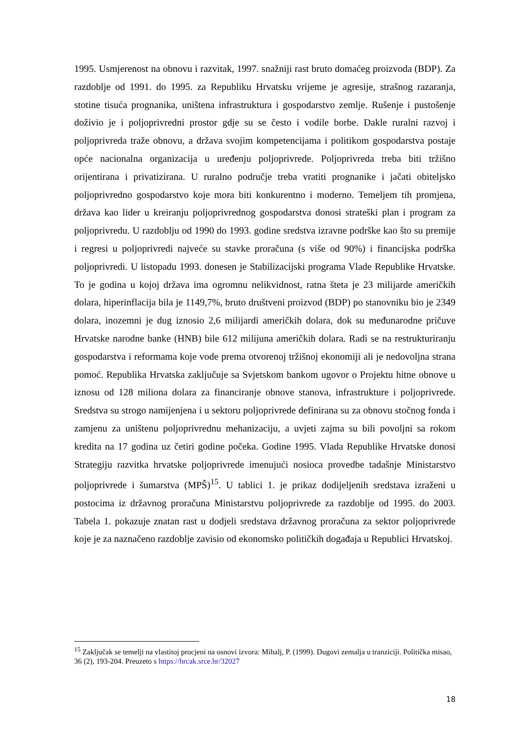1995. Usmjerenost na obnovu i razvitak, 1997. snažniji rast bruto domaćeg proizvoda (BDP). Za razdoblje od 1991. do 1995. za Republiku Hrvatsku vrijeme je agresije, strašnog razaranja, stotine tisuća prognanika, uništena infrastruktura i gospodarstvo zemlje. Rušenje i pustošenje doživio je i poljoprivredni prostor gdje su se često i vodile borbe. Dakle ruralni razvoj i poljoprivreda traže obnovu, a država svojim kompetencijama i politikom gospodarstva postaje opće nacionalna organizacija u uređenju poljoprivrede. Poljoprivreda treba biti tržišno orijentirana i privatizirana. U ruralno područje treba vratiti prognanike i jačati obiteljsko poljoprivredno gospodarstvo koje mora biti konkurentno i moderno. Temeljem tih promjena, država kao lider u kreiranju poljoprivrednog gospodarstva donosi strateški plan i program za poljoprivredu. U razdoblju od 1990 do 1993. godine sredstva izravne podrške kao što su premije i regresi u poljoprivredi najveće su stavke proračuna (s više od 90%) i financijska podrška poljoprivredi. U listopadu 1993. donesen je Stabilizacijski programa Vlade Republike Hrvatske. To je godina u kojoj država ima ogromnu nelikvidnost, ratna šteta je 23 milijarde američkih dolara, hiperinflacija bila je 1149,7%, bruto društveni proizvod (BDP) po stanovniku bio je 2349 dolara, inozemni je dug iznosio 2,6 milijardi američkih dolara, dok su međunarodne pričuve Hrvatske narodne banke (HNB) bile 612 milijuna američkih dolara. Radi se na restrukturiranju gospodarstva i reformama koje vode prema otvorenoj tržišnoj ekonomiji ali je nedovoljna strana pomoć. Republika Hrvatska zaključuje sa Svjetskom bankom ugovor o Projektu hitne obnove u iznosu od 128 miliona dolara za financiranje obnove stanova, infrastrukture i poljoprivrede. Sredstva su strogo namijenjena i u sektoru poljoprivrede definirana su za obnovu stočnog fonda i zamjenu za uništenu poljoprivrednu mehanizaciju, a uvjeti zajma su bili povoljni sa rokom kredita na 17 godina uz četiri godine počeka. Godine 1995. Vlada Republike Hrvatske donosi Strategiju razvitka hrvatske poljoprivrede imenujući nosioca provedbe tadašnje Ministarstvo poljoprivrede i šumarstva (MPŠ)<sup>15</sup>. U tablici 1. je prikaz dodijeljenih sredstava izraženi u postocima iz državnog proračuna Ministarstvu poljoprivrede za razdoblje od 1995. do 2003. Tabela 1. pokazuje znatan rast u dodjeli sredstava državnog proračuna za sektor poljoprivrede koje je za naznačeno razdoblje zavisio od ekonomsko političkih događaja u Republici Hrvatskoj.
<sup>15</sup> Zaključak se temelji na vlastitoj procjeni na osnovi izvora: Mihalj, P. (1999). Dugovi zemalja u tranziciji. Politička misao, 36 (2), 193-204. Preuzeto s https://hrcak.srce.hr/32027
18